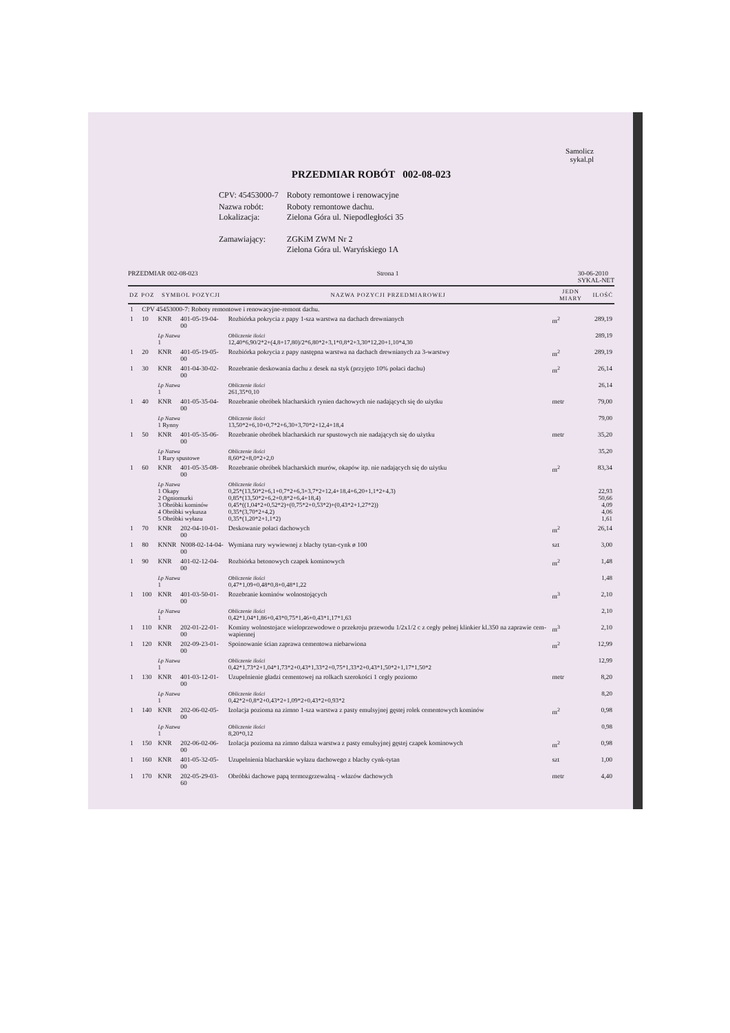Samolicz
sykal.pl
PRZEDMIAR ROBÓT 002-08-023
| CPV: 45453000-7 | Roboty remontowe i renowacyjne |
| Nazwa robót: Lokalizacja: | Roboty remontowe dachu. Zielona Góra ul. Niepodległości 35 |
| Zamawiający: | ZGKiM ZWM Nr 2 Zielona Góra ul. Waryńskiego 1A |
PRZEDMIAR 002-08-023 Strona 1 30-06-2010
SYKAL-NET
| DZ | POZ | SYMBOL POZYCJI | | NAZWA POZYCJI PRZEDMIAROWEJ | JEDN MIARY | ILOŚĆ |
| --- | --- | --- | --- | --- | --- | --- |
| 1 | CPV 45453000-7: Roboty remontowe i renowacyjne-remont dachu. | | | | | |
| 1 | 10 | KNR | 401-05-19-04-00 | Rozbiórka pokrycia z papy 1-sza warstwa na dachach drewnianych | m<sup>2</sup> | 289,19 |
| | | Lp Nazwa 1 | | Obliczenie ilości 12,40*6,90/2*2+(4,8+17,80)/2*6,80*2+3,1*0,8*2+3,30*12,20+1,10*4,30 | | 289,19 |
| 1 | 20 | KNR | 401-05-19-05-00 | Rozbiórka pokrycia z papy następna warstwa na dachach drewnianych za 3-warstwy | m<sup>2</sup> | 289,19 |
| 1 | 30 | KNR | 401-04-30-02-00 | Rozebranie deskowania dachu z desek na styk (przyjęto 10% połaci dachu) | m<sup>2</sup> | 26,14 |
| | | Lp Nazwa 1 | | Obliczenie ilości 261,35*0,10 | | 26,14 |
| 1 | 40 | KNR | 401-05-35-04-00 | Rozebranie obróbek blacharskich rynien dachowych nie nadających się do użytku | metr | 79,00 |
| | | Lp Nazwa 1 Rynny | | Obliczenie ilości 13,50*2+6,10+0,7*2+6,30+3,70*2+12,4+18,4 | | 79,00 |
| 1 | 50 | KNR | 401-05-35-06-00 | Rozebranie obróbek blacharskich rur spustowych nie nadających się do użytku | metr | 35,20 |
| | | Lp Nazwa 1 Rury spustowe | | Obliczenie ilości 8,60*2+8,0*2+2,0 | | 35,20 |
| 1 | 60 | KNR | 401-05-35-08-00 | Rozebranie obróbek blacharskich murów, okapów itp. nie nadających się do użytku | m<sup>2</sup> | 83,34 |
| | | Lp Nazwa 1 Okapy 2 Ogniomurki 3 Obróbki kominów 4 Obróbki wykusza 5 Obróbki wyłazu | | Obliczenie ilości 0,25*(13,50*2+6,1+0,7*2+6,3+3,7*2+12,4+18,4+6,20+1,1*2+4,3) 0,85*(13,50*2+6,2+0,8*2+6,4+18,4) 0,45*((1,04*2+0,52*2)+(0,75*2+0,53*2)+(0,43*2+1,27*2)) 0,35*(3,70*2+4,2) 0,35*(1,20*2+1,1*2) | | 22,93 50,66 4,09 4,06 1,61 |
| 1 | 70 | KNR | 202-04-10-01-00 | Deskowanie połaci dachowych | m<sup>2</sup> | 26,14 |
| 1 | 80 | KNNR | N008-02-14-04-00 | Wymiana rury wywiewnej z blachy tytan-cynk ø 100 | szt | 3,00 |
| 1 | 90 | KNR | 401-02-12-04-00 | Rozbiórka betonowych czapek kominowych | m<sup>2</sup> | 1,48 |
| | | Lp Nazwa 1 | | Obliczenie ilości 0,47*1,09+0,48*0,8+0,48*1,22 | | 1,48 |
| 1 | 100 | KNR | 401-03-50-01-00 | Rozebranie kominów wolnostojących | m<sup>3</sup> | 2,10 |
| | | Lp Nazwa 1 | | Obliczenie ilości 0,42*1,04*1,86+0,43*0,75*1,46+0,43*1,17*1,63 | | 2,10 |
| 1 | 110 | KNR | 202-01-22-01-00 | Kominy wolnostojace wieloprzewodowe o przekroju przewodu 1/2x1/2 c z cegły pełnej klinkier kl.350 na zaprawie cem-wapiennej | m<sup>3</sup> | 2,10 |
| 1 | 120 | KNR | 202-09-23-01-00 | Spoinowanie ścian zaprawa cementowa niebarwiona | m<sup>2</sup> | 12,99 |
| | | Lp Nazwa 1 | | Obliczenie ilości 0,42*1,73*2+1,04*1,73*2+0,43*1,33*2+0,75*1,33*2+0,43*1,50*2+1,17*1,50*2 | | 12,99 |
| 1 | 130 | KNR | 401-03-12-01-00 | Uzupełnienie gładzi cementowej na rolkach szerokości 1 cegły poziomo | metr | 8,20 |
| | | Lp Nazwa 1 | | Obliczenie ilości 0,42*2+0,8*2+0,43*2+1,09*2+0,43*2+0,93*2 | | 8,20 |
| 1 | 140 | KNR | 202-06-02-05-00 | Izolacja pozioma na zimno 1-sza warstwa z pasty emulsyjnej gęstej rolek cementowych kominów | m<sup>2</sup> | 0,98 |
| | | Lp Nazwa 1 | | Obliczenie ilości 8,20*0,12 | | 0,98 |
| 1 | 150 | KNR | 202-06-02-06-00 | Izolacja pozioma na zimno dalsza warstwa z pasty emulsyjnej gęstej czapek kominowych | m<sup>2</sup> | 0,98 |
| 1 | 160 | KNR | 401-05-32-05-00 | Uzupełnienia blacharskie wyłazu dachowego z blachy cynk-tytan | szt | 1,00 |
| 1 | 170 | KNR | 202-05-29-03-60 | Obróbki dachowe papą termozgrzewalną - włazów dachowych | metr | 4,40 |